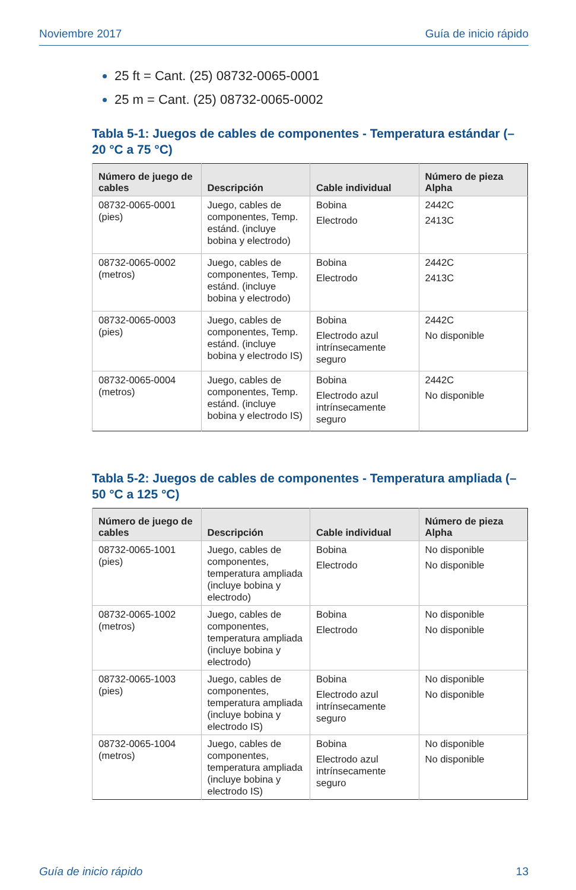Noviembre 2017 Guía de inicio rápido
25 ft = Cant. (25) 08732-0065-0001
25 m = Cant. (25) 08732-0065-0002
Tabla 5-1: Juegos de cables de componentes - Temperatura estándar (–20 °C a 75 °C)
| Número de juego de cables | Descripción | Cable individual | Número de pieza Alpha |
| --- | --- | --- | --- |
| 08732-0065-0001 (pies) | Juego, cables de componentes, Temp. estánd. (incluye bobina y electrodo) | Bobina Electrodo | 2442C 2413C |
| 08732-0065-0002 (metros) | Juego, cables de componentes, Temp. estánd. (incluye bobina y electrodo) | Bobina Electrodo | 2442C 2413C |
| 08732-0065-0003 (pies) | Juego, cables de componentes, Temp. estánd. (incluye bobina y electrodo IS) | Bobina Electrodo azul intrínsecamente seguro | 2442C No disponible |
| 08732-0065-0004 (metros) | Juego, cables de componentes, Temp. estánd. (incluye bobina y electrodo IS) | Bobina Electrodo azul intrínsecamente seguro | 2442C No disponible |
Tabla 5-2: Juegos de cables de componentes - Temperatura ampliada (–50 °C a 125 °C)
| Número de juego de cables | Descripción | Cable individual | Número de pieza Alpha |
| --- | --- | --- | --- |
| 08732-0065-1001 (pies) | Juego, cables de componentes, temperatura ampliada (incluye bobina y electrodo) | Bobina Electrodo | No disponible No disponible |
| 08732-0065-1002 (metros) | Juego, cables de componentes, temperatura ampliada (incluye bobina y electrodo) | Bobina Electrodo | No disponible No disponible |
| 08732-0065-1003 (pies) | Juego, cables de componentes, temperatura ampliada (incluye bobina y electrodo IS) | Bobina Electrodo azul intrínsecamente seguro | No disponible No disponible |
| 08732-0065-1004 (metros) | Juego, cables de componentes, temperatura ampliada (incluye bobina y electrodo IS) | Bobina Electrodo azul intrínsecamente seguro | No disponible No disponible |
Guía de inicio rápido 13